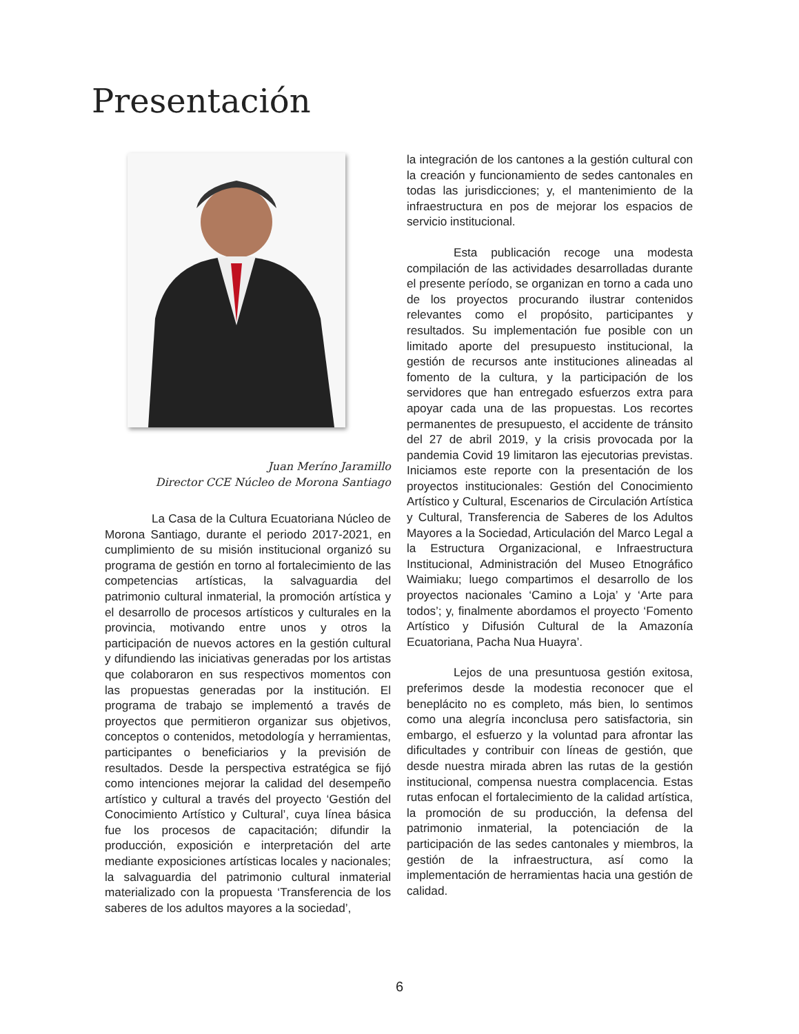Presentación
Juan Meríno Jaramillo
Director CCE Núcleo de Morona Santiago
La Casa de la Cultura Ecuatoriana Núcleo de Morona Santiago, durante el periodo 2017-2021, en cumplimiento de su misión institucional organizó su programa de gestión en torno al fortalecimiento de las competencias artísticas, la salvaguardia del patrimonio cultural inmaterial, la promoción artística y el desarrollo de procesos artísticos y culturales en la provincia, motivando entre unos y otros la participación de nuevos actores en la gestión cultural y difundiendo las iniciativas generadas por los artistas que colaboraron en sus respectivos momentos con las propuestas generadas por la institución. El programa de trabajo se implementó a través de proyectos que permitieron organizar sus objetivos, conceptos o contenidos, metodología y herramientas, participantes o beneficiarios y la previsión de resultados. Desde la perspectiva estratégica se fijó como intenciones mejorar la calidad del desempeño artístico y cultural a través del proyecto ‘Gestión del Conocimiento Artístico y Cultural’, cuya línea básica fue los procesos de capacitación; difundir la producción, exposición e interpretación del arte mediante exposiciones artísticas locales y nacionales; la salvaguardia del patrimonio cultural inmaterial materializado con la propuesta ‘Transferencia de los saberes de los adultos mayores a la sociedad’,
la integración de los cantones a la gestión cultural con la creación y funcionamiento de sedes cantonales en todas las jurisdicciones; y, el mantenimiento de la infraestructura en pos de mejorar los espacios de servicio institucional.
Esta publicación recoge una modesta compilación de las actividades desarrolladas durante el presente período, se organizan en torno a cada uno de los proyectos procurando ilustrar contenidos relevantes como el propósito, participantes y resultados. Su implementación fue posible con un limitado aporte del presupuesto institucional, la gestión de recursos ante instituciones alineadas al fomento de la cultura, y la participación de los servidores que han entregado esfuerzos extra para apoyar cada una de las propuestas. Los recortes permanentes de presupuesto, el accidente de tránsito del 27 de abril 2019, y la crisis provocada por la pandemia Covid 19 limitaron las ejecutorias previstas. Iniciamos este reporte con la presentación de los proyectos institucionales: Gestión del Conocimiento Artístico y Cultural, Escenarios de Circulación Artística y Cultural, Transferencia de Saberes de los Adultos Mayores a la Sociedad, Articulación del Marco Legal a la Estructura Organizacional, e Infraestructura Institucional, Administración del Museo Etnográfico Waimiaku; luego compartimos el desarrollo de los proyectos nacionales ‘Camino a Loja’ y ‘Arte para todos’; y, finalmente abordamos el proyecto ‘Fomento Artístico y Difusión Cultural de la Amazonía Ecuatoriana, Pacha Nua Huayra’.
Lejos de una presuntuosa gestión exitosa, preferimos desde la modestia reconocer que el beneplácito no es completo, más bien, lo sentimos como una alegría inconclusa pero satisfactoria, sin embargo, el esfuerzo y la voluntad para afrontar las dificultades y contribuir con líneas de gestión, que desde nuestra mirada abren las rutas de la gestión institucional, compensa nuestra complacencia. Estas rutas enfocan el fortalecimiento de la calidad artística, la promoción de su producción, la defensa del patrimonio inmaterial, la potenciación de la participación de las sedes cantonales y miembros, la gestión de la infraestructura, así como la implementación de herramientas hacia una gestión de calidad.
6